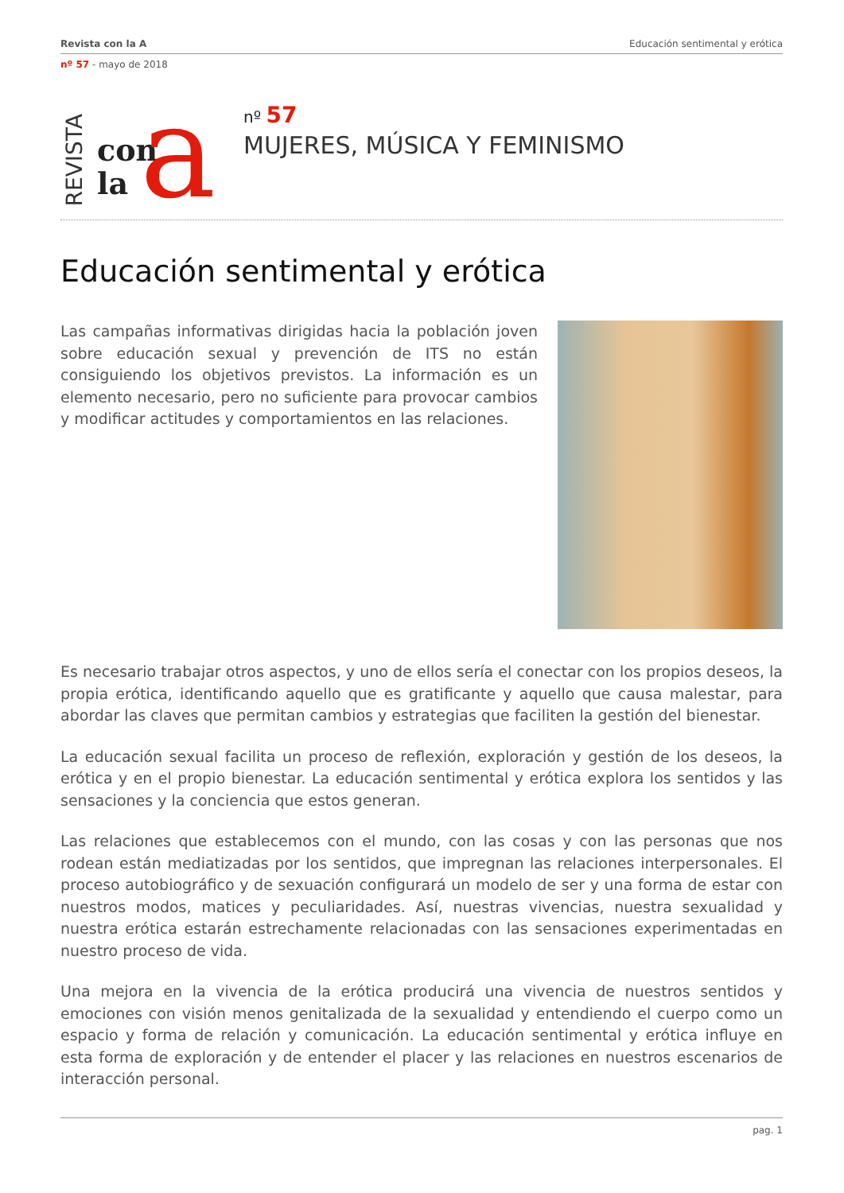Revista con la A Educación sentimental y erótica
nº 57 - mayo de 2018
REVISTA
con
la
a
nº 57
MUJERES, MÚSICA Y FEMINISMO
Educación sentimental y erótica
Las campañas informativas dirigidas hacia la población joven sobre educación sexual y prevención de ITS no están consiguiendo los objetivos previstos. La información es un elemento necesario, pero no suficiente para provocar cambios y modificar actitudes y comportamientos en las relaciones.
Es necesario trabajar otros aspectos, y uno de ellos sería el conectar con los propios deseos, la propia erótica, identificando aquello que es gratificante y aquello que causa malestar, para abordar las claves que permitan cambios y estrategias que faciliten la gestión del bienestar.
La educación sexual facilita un proceso de reflexión, exploración y gestión de los deseos, la erótica y en el propio bienestar. La educación sentimental y erótica explora los sentidos y las sensaciones y la conciencia que estos generan.
Las relaciones que establecemos con el mundo, con las cosas y con las personas que nos rodean están mediatizadas por los sentidos, que impregnan las relaciones interpersonales. El proceso autobiográfico y de sexuación configurará un modelo de ser y una forma de estar con nuestros modos, matices y peculiaridades. Así, nuestras vivencias, nuestra sexualidad y nuestra erótica estarán estrechamente relacionadas con las sensaciones experimentadas en nuestro proceso de vida.
Una mejora en la vivencia de la erótica producirá una vivencia de nuestros sentidos y emociones con visión menos genitalizada de la sexualidad y entendiendo el cuerpo como un espacio y forma de relación y comunicación. La educación sentimental y erótica influye en esta forma de exploración y de entender el placer y las relaciones en nuestros escenarios de interacción personal.
pag. 1